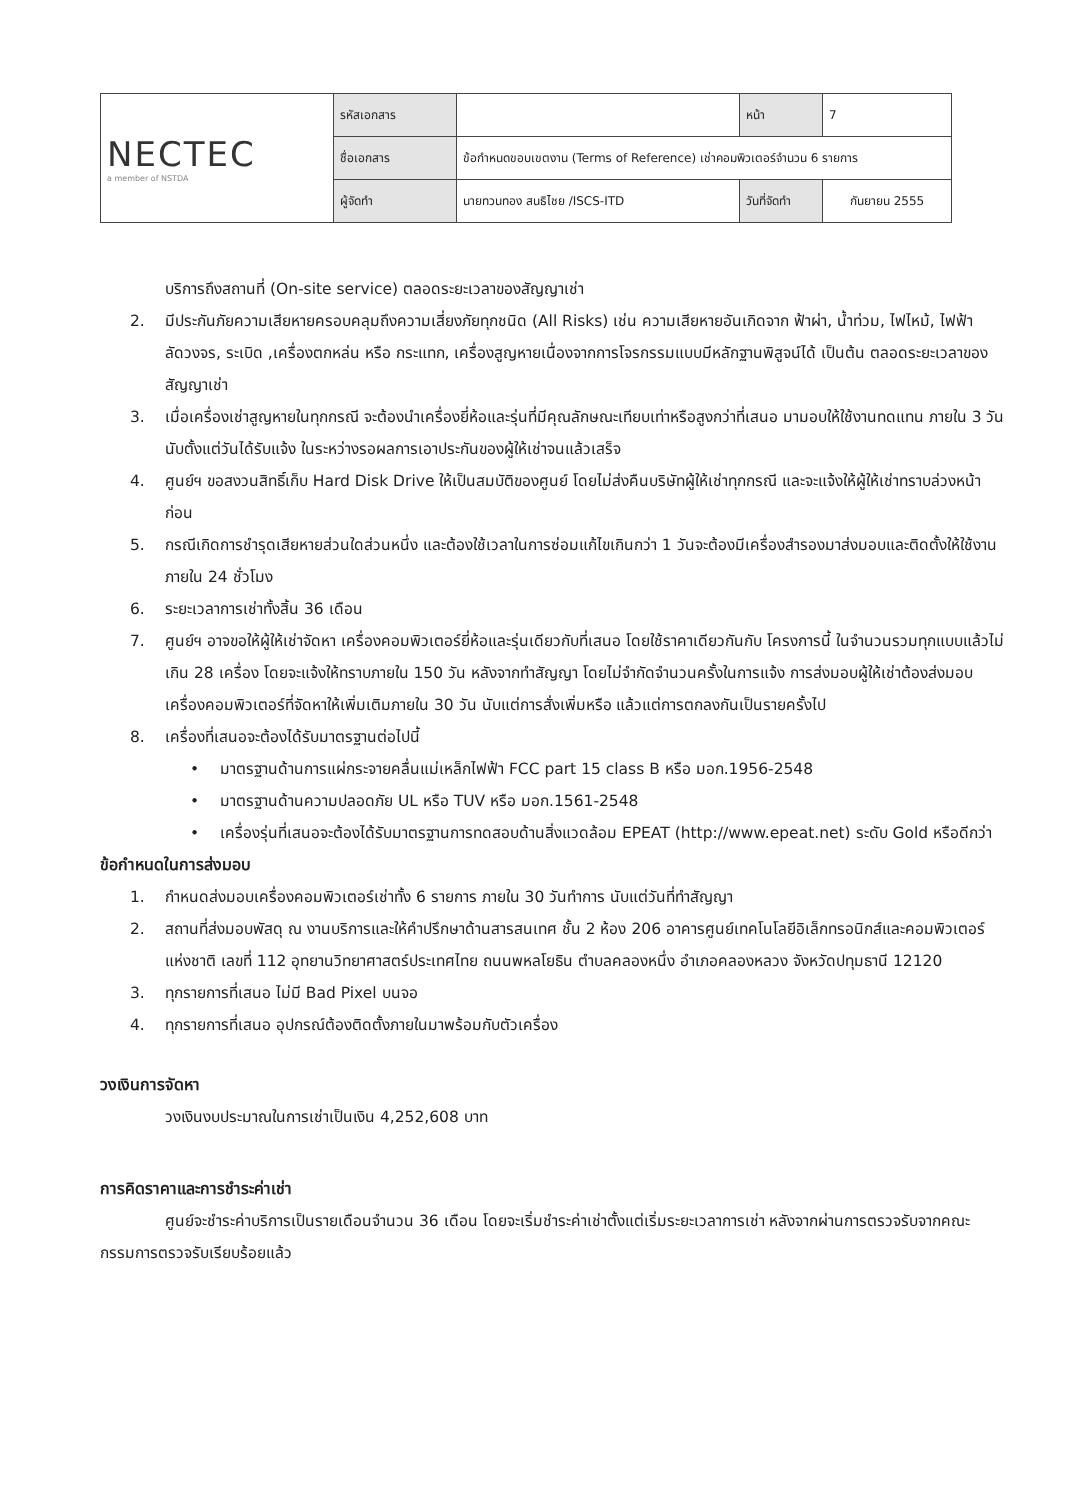| NECTEC a member of NSTDA | รหัสเอกสาร | | หน้า | 7 |
| | ชื่อเอกสาร | ข้อกำหนดขอบเขตงาน (Terms of Reference) เช่าคอมพิวเตอร์จำนวน 6 รายการ | | |
| | ผู้จัดทำ | นายทวนทอง สนธิไชย /ISCS-ITD | วันที่จัดทำ | กันยายน 2555 |
บริการถึงสถานที่ (On-site service) ตลอดระยะเวลาของสัญญาเช่า
2. มีประกันภัยความเสียหายครอบคลุมถึงความเสี่ยงภัยทุกชนิด (All Risks) เช่น ความเสียหายอันเกิดจาก ฟ้าผ่า, น้ำท่วม, ไฟไหม้, ไฟฟ้าลัดวงจร, ระเบิด ,เครื่องตกหล่น หรือ กระแทก, เครื่องสูญหายเนื่องจากการโจรกรรมแบบมีหลักฐานพิสูจน์ได้ เป็นต้น ตลอดระยะเวลาของสัญญาเช่า
3. เมื่อเครื่องเช่าสูญหายในทุกกรณี จะต้องนำเครื่องยี่ห้อและรุ่นที่มีคุณลักษณะเทียบเท่าหรือสูงกว่าที่เสนอ มามอบให้ใช้งานทดแทน ภายใน 3 วัน นับตั้งแต่วันได้รับแจ้ง ในระหว่างรอผลการเอาประกันของผู้ให้เช่าจนแล้วเสร็จ
4. ศูนย์ฯ ขอสงวนสิทธิ์เก็บ Hard Disk Drive ให้เป็นสมบัติของศูนย์ โดยไม่ส่งคืนบริษัทผู้ให้เช่าทุกกรณี และจะแจ้งให้ผู้ให้เช่าทราบล่วงหน้าก่อน
5. กรณีเกิดการชำรุดเสียหายส่วนใดส่วนหนึ่ง และต้องใช้เวลาในการซ่อมแก้ไขเกินกว่า 1 วันจะต้องมีเครื่องสำรองมาส่งมอบและติดตั้งให้ใช้งานภายใน 24 ชั่วโมง
6. ระยะเวลาการเช่าทั้งสิ้น 36 เดือน
7. ศูนย์ฯ อาจขอให้ผู้ให้เช่าจัดหา เครื่องคอมพิวเตอร์ยี่ห้อและรุ่นเดียวกับที่เสนอ โดยใช้ราคาเดียวกันกับ โครงการนี้ ในจำนวนรวมทุกแบบแล้วไม่เกิน 28 เครื่อง โดยจะแจ้งให้ทราบภายใน 150 วัน หลังจากทำสัญญา โดยไม่จำกัดจำนวนครั้งในการแจ้ง การส่งมอบผู้ให้เช่าต้องส่งมอบเครื่องคอมพิวเตอร์ที่จัดหาให้เพิ่มเติมภายใน 30 วัน นับแต่การสั่งเพิ่มหรือ แล้วแต่การตกลงกันเป็นรายครั้งไป
8. เครื่องที่เสนอจะต้องได้รับมาตรฐานต่อไปนี้
• มาตรฐานด้านการแผ่กระจายคลื่นแม่เหล็กไฟฟ้า FCC part 15 class B หรือ มอก.1956-2548
• มาตรฐานด้านความปลอดภัย UL หรือ TUV หรือ มอก.1561-2548
• เครื่องรุ่นที่เสนอจะต้องได้รับมาตรฐานการทดสอบด้านสิ่งแวดล้อม EPEAT (http://www.epeat.net) ระดับ Gold หรือดีกว่า
ข้อกำหนดในการส่งมอบ
1. กำหนดส่งมอบเครื่องคอมพิวเตอร์เช่าทั้ง 6 รายการ ภายใน 30 วันทำการ นับแต่วันที่ทำสัญญา
2. สถานที่ส่งมอบพัสดุ ณ งานบริการและให้คำปรึกษาด้านสารสนเทศ ชั้น 2 ห้อง 206 อาคารศูนย์เทคโนโลยีอิเล็กทรอนิกส์และคอมพิวเตอร์แห่งชาติ เลขที่ 112 อุทยานวิทยาศาสตร์ประเทศไทย ถนนพหลโยธิน ตำบลคลองหนึ่ง อำเภอคลองหลวง จังหวัดปทุมธานี 12120
3. ทุกรายการที่เสนอ ไม่มี Bad Pixel บนจอ
4. ทุกรายการที่เสนอ อุปกรณ์ต้องติดตั้งภายในมาพร้อมกับตัวเครื่อง
วงเงินการจัดหา
วงเงินงบประมาณในการเช่าเป็นเงิน 4,252,608 บาท
การคิดราคาและการชำระค่าเช่า
ศูนย์จะชำระค่าบริการเป็นรายเดือนจำนวน 36 เดือน โดยจะเริ่มชำระค่าเช่าตั้งแต่เริ่มระยะเวลาการเช่า หลังจากผ่านการตรวจรับจากคณะกรรมการตรวจรับเรียบร้อยแล้ว